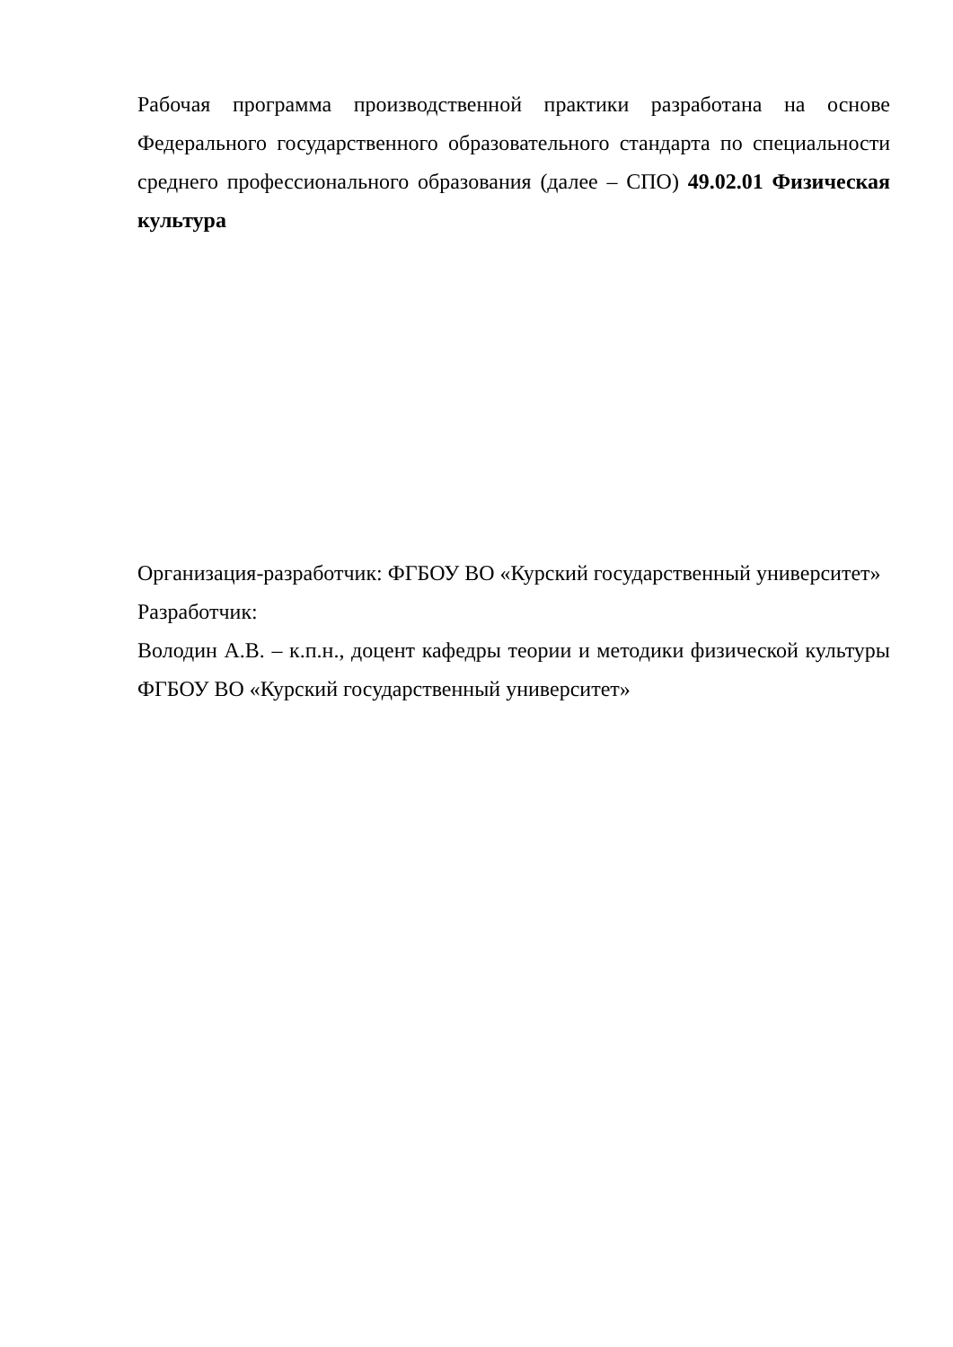Рабочая программа производственной практики разработана на основе Федерального государственного образовательного стандарта по специальности среднего профессионального образования (далее – СПО) 49.02.01 Физическая культура
Организация-разработчик: ФГБОУ ВО «Курский государственный университет»
Разработчик:
Володин А.В. – к.п.н., доцент кафедры теории и методики физической культуры ФГБОУ ВО «Курский государственный университет»